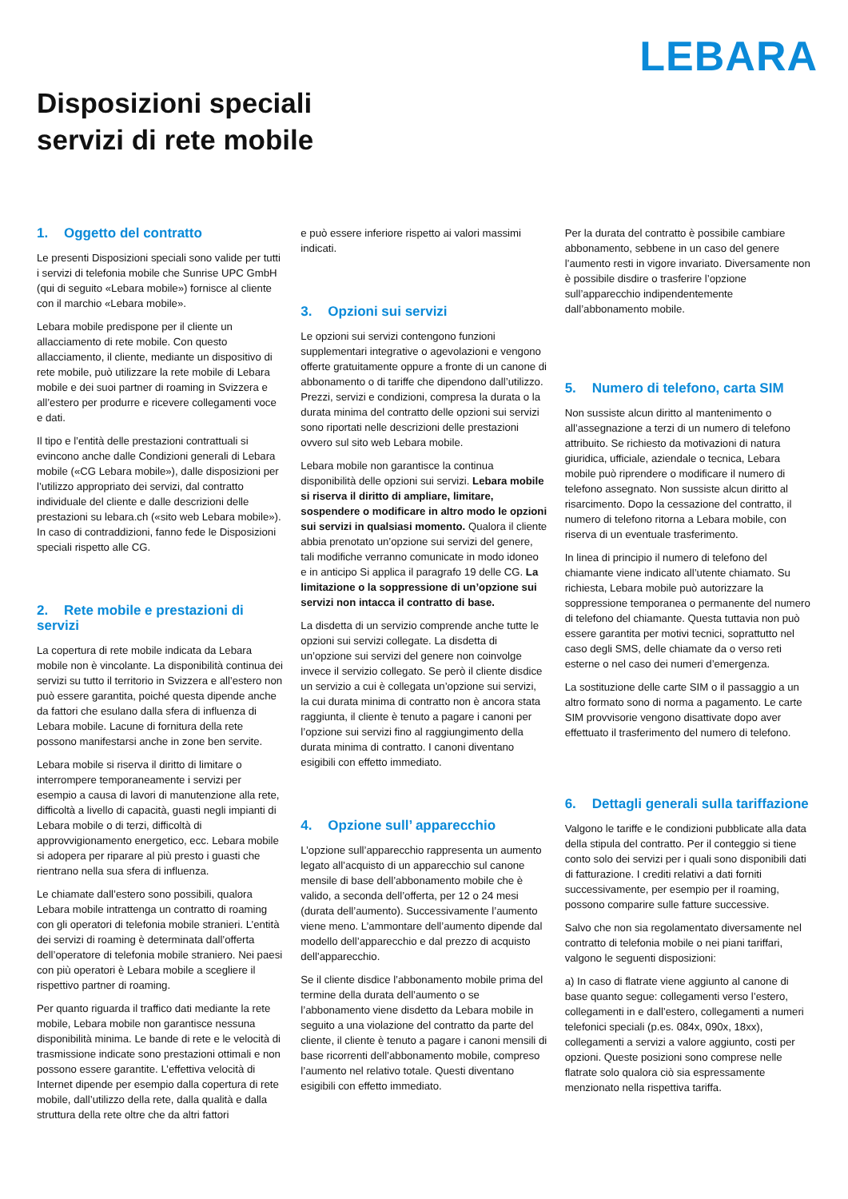LEBARA
Disposizioni speciali
servizi di rete mobile
1. Oggetto del contratto
Le presenti Disposizioni speciali sono valide per tutti i servizi di telefonia mobile che Sunrise UPC GmbH (qui di seguito «Lebara mobile») fornisce al cliente con il marchio «Lebara mobile».
Lebara mobile predispone per il cliente un allacciamento di rete mobile. Con questo allacciamento, il cliente, mediante un dispositivo di rete mobile, può utilizzare la rete mobile di Lebara mobile e dei suoi partner di roaming in Svizzera e all’estero per produrre e ricevere collegamenti voce e dati.
Il tipo e l’entità delle prestazioni contrattuali si evincono anche dalle Condizioni generali di Lebara mobile («CG Lebara mobile»), dalle disposizioni per l’utilizzo appropriato dei servizi, dal contratto individuale del cliente e dalle descrizioni delle prestazioni su lebara.ch («sito web Lebara mobile»). In caso di contraddizioni, fanno fede le Disposizioni speciali rispetto alle CG.
2. Rete mobile e prestazioni di servizi
La copertura di rete mobile indicata da Lebara mobile non è vincolante. La disponibilità continua dei servizi su tutto il territorio in Svizzera e all’estero non può essere garantita, poiché questa dipende anche da fattori che esulano dalla sfera di influenza di Lebara mobile. Lacune di fornitura della rete possono manifestarsi anche in zone ben servite.
Lebara mobile si riserva il diritto di limitare o interrompere temporaneamente i servizi per esempio a causa di lavori di manutenzione alla rete, difficoltà a livello di capacità, guasti negli impianti di Lebara mobile o di terzi, difficoltà di approvvigionamento energetico, ecc. Lebara mobile si adopera per riparare al più presto i guasti che rientrano nella sua sfera di influenza.
Le chiamate dall’estero sono possibili, qualora Lebara mobile intrattenga un contratto di roaming con gli operatori di telefonia mobile stranieri. L’entità dei servizi di roaming è determinata dall’offerta dell’operatore di telefonia mobile straniero. Nei paesi con più operatori è Lebara mobile a scegliere il rispettivo partner di roaming.
Per quanto riguarda il traffico dati mediante la rete mobile, Lebara mobile non garantisce nessuna disponibilità minima. Le bande di rete e le velocità di trasmissione indicate sono prestazioni ottimali e non possono essere garantite. L’effettiva velocità di Internet dipende per esempio dalla copertura di rete mobile, dall’utilizzo della rete, dalla qualità e dalla struttura della rete oltre che da altri fattori
e può essere inferiore rispetto ai valori massimi indicati.
3. Opzioni sui servizi
Le opzioni sui servizi contengono funzioni supplementari integrative o agevolazioni e vengono offerte gratuitamente oppure a fronte di un canone di abbonamento o di tariffe che dipendono dall’utilizzo. Prezzi, servizi e condizioni, compresa la durata o la durata minima del contratto delle opzioni sui servizi sono riportati nelle descrizioni delle prestazioni ovvero sul sito web Lebara mobile.
Lebara mobile non garantisce la continua disponibilità delle opzioni sui servizi. Lebara mobile si riserva il diritto di ampliare, limitare, sospendere o modificare in altro modo le opzioni sui servizi in qualsiasi momento. Qualora il cliente abbia prenotato un’opzione sui servizi del genere, tali modifiche verranno comunicate in modo idoneo e in anticipo Si applica il paragrafo 19 delle CG. La limitazione o la soppressione di un’opzione sui servizi non intacca il contratto di base.
La disdetta di un servizio comprende anche tutte le opzioni sui servizi collegate. La disdetta di un’opzione sui servizi del genere non coinvolge invece il servizio collegato. Se però il cliente disdice un servizio a cui è collegata un’opzione sui servizi, la cui durata minima di contratto non è ancora stata raggiunta, il cliente è tenuto a pagare i canoni per l’opzione sui servizi fino al raggiungimento della durata minima di contratto. I canoni diventano esigibili con effetto immediato.
4. Opzione sull’ apparecchio
L’opzione sull’apparecchio rappresenta un aumento legato all’acquisto di un apparecchio sul canone mensile di base dell’abbonamento mobile che è valido, a seconda dell’offerta, per 12 o 24 mesi (durata dell’aumento). Successivamente l’aumento viene meno. L’ammontare dell’aumento dipende dal modello dell’apparecchio e dal prezzo di acquisto dell’apparecchio.
Se il cliente disdice l’abbonamento mobile prima del termine della durata dell’aumento o se l’abbonamento viene disdetto da Lebara mobile in seguito a una violazione del contratto da parte del cliente, il cliente è tenuto a pagare i canoni mensili di base ricorrenti dell’abbonamento mobile, compreso l’aumento nel relativo totale. Questi diventano esigibili con effetto immediato.
Per la durata del contratto è possibile cambiare abbonamento, sebbene in un caso del genere l’aumento resti in vigore invariato. Diversamente non è possibile disdire o trasferire l’opzione sull’apparecchio indipendentemente dall’abbonamento mobile.
5. Numero di telefono, carta SIM
Non sussiste alcun diritto al mantenimento o all’assegnazione a terzi di un numero di telefono attribuito. Se richiesto da motivazioni di natura giuridica, ufficiale, aziendale o tecnica, Lebara mobile può riprendere o modificare il numero di telefono assegnato. Non sussiste alcun diritto al risarcimento. Dopo la cessazione del contratto, il numero di telefono ritorna a Lebara mobile, con riserva di un eventuale trasferimento.
In linea di principio il numero di telefono del chiamante viene indicato all’utente chiamato. Su richiesta, Lebara mobile può autorizzare la soppressione temporanea o permanente del numero di telefono del chiamante. Questa tuttavia non può essere garantita per motivi tecnici, soprattutto nel caso degli SMS, delle chiamate da o verso reti esterne o nel caso dei numeri d’emergenza.
La sostituzione delle carte SIM o il passaggio a un altro formato sono di norma a pagamento. Le carte SIM provvisorie vengono disattivate dopo aver effettuato il trasferimento del numero di telefono.
6. Dettagli generali sulla tariffazione
Valgono le tariffe e le condizioni pubblicate alla data della stipula del contratto. Per il conteggio si tiene conto solo dei servizi per i quali sono disponibili dati di fatturazione. I crediti relativi a dati forniti successivamente, per esempio per il roaming, possono comparire sulle fatture successive.
Salvo che non sia regolamentato diversamente nel contratto di telefonia mobile o nei piani tariffari, valgono le seguenti disposizioni:
a) In caso di flatrate viene aggiunto al canone di base quanto segue: collegamenti verso l’estero, collegamenti in e dall’estero, collegamenti a numeri telefonici speciali (p.es. 084x, 090x, 18xx), collegamenti a servizi a valore aggiunto, costi per opzioni. Queste posizioni sono comprese nelle flatrate solo qualora ciò sia espressamente menzionato nella rispettiva tariffa.